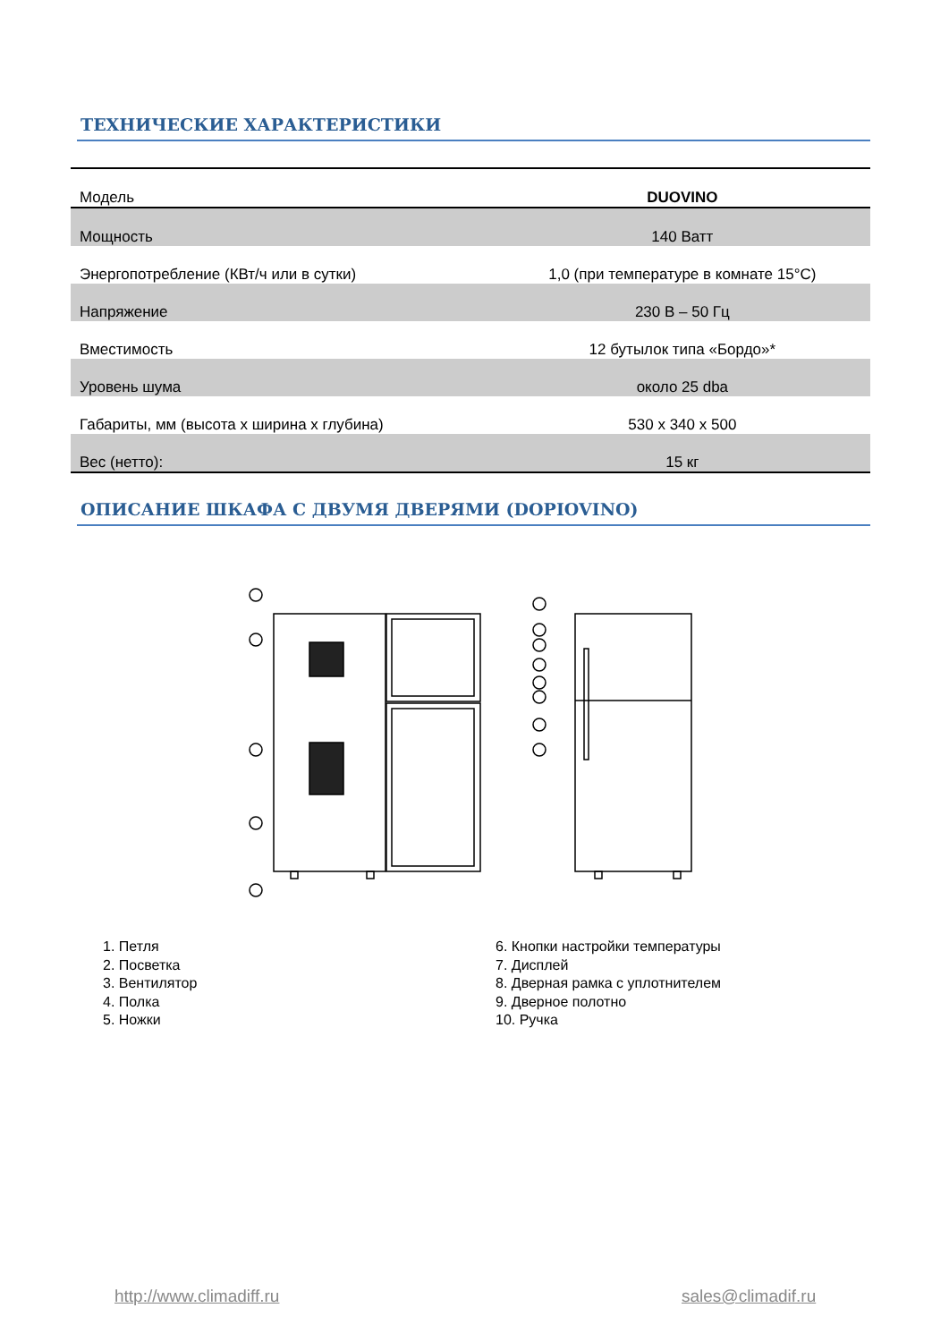ТЕХНИЧЕСКИЕ ХАРАКТЕРИСТИКИ
| Модель | DUOVINO |
| Мощность | 140 Ватт |
| Энергопотребление (КВт/ч или в сутки) | 1,0 (при температуре в комнате 15°С) |
| Напряжение | 230 В – 50 Гц |
| Вместимость | 12 бутылок типа «Бордо»* |
| Уровень шума | около 25 dba |
| Габариты, мм (высота x ширина x глубина) | 530 x 340 x 500 |
| Вес (нетто): | 15 кг |
ОПИСАНИЕ ШКАФА С ДВУМЯ ДВЕРЯМИ (DOPIOVINO)
1. Петля
2. Посветка
3. Вентилятор
4. Полка
5. Ножки
6. Кнопки настройки температуры
7. Дисплей
8. Дверная рамка с уплотнителем
9. Дверное полотно
10. Ручка
http://www.climadiff.ru sales@climadif.ru